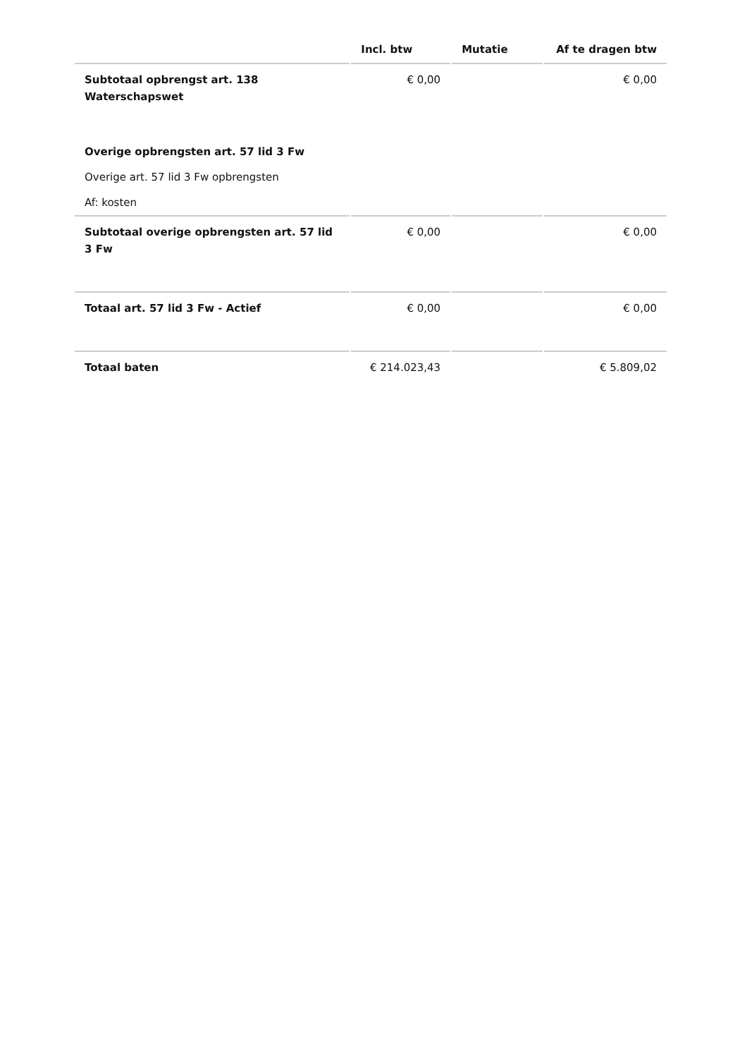| | Incl. btw | Mutatie | Af te dragen btw |
| --- | --- | --- | --- |
| Subtotaal opbrengst art. 138 Waterschapswet | € 0,00 | | € 0,00 |
| Overige opbrengsten art. 57 lid 3 Fw | | | |
| Overige art. 57 lid 3 Fw opbrengsten | | | |
| Af: kosten | | | |
| Subtotaal overige opbrengsten art. 57 lid 3 Fw | € 0,00 | | € 0,00 |
| Totaal art. 57 lid 3 Fw - Actief | € 0,00 | | € 0,00 |
| Totaal baten | € 214.023,43 | | € 5.809,02 |